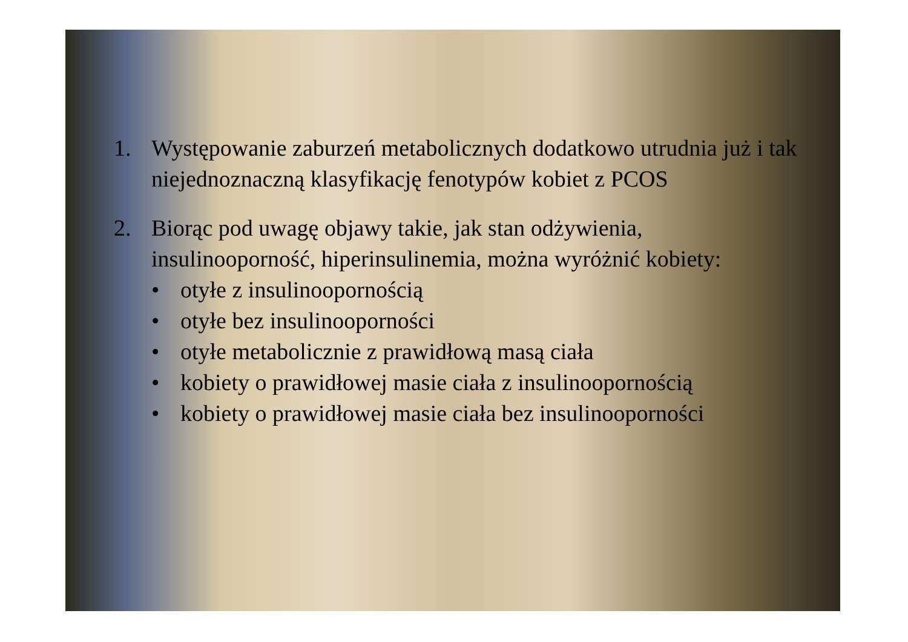1. Występowanie zaburzeń metabolicznych dodatkowo utrudnia już i tak niejednoznaczną klasyfikację fenotypów kobiet z PCOS
2. Biorąc pod uwagę objawy takie, jak stan odżywienia, insulinooporność, hiperinsulinemia, można wyróżnić kobiety:
• otyłe z insulinoopornością
• otyłe bez insulinooporności
• otyłe metabolicznie z prawidłową masą ciała
• kobiety o prawidłowej masie ciała z insulinoopornością
• kobiety o prawidłowej masie ciała bez insulinooporności